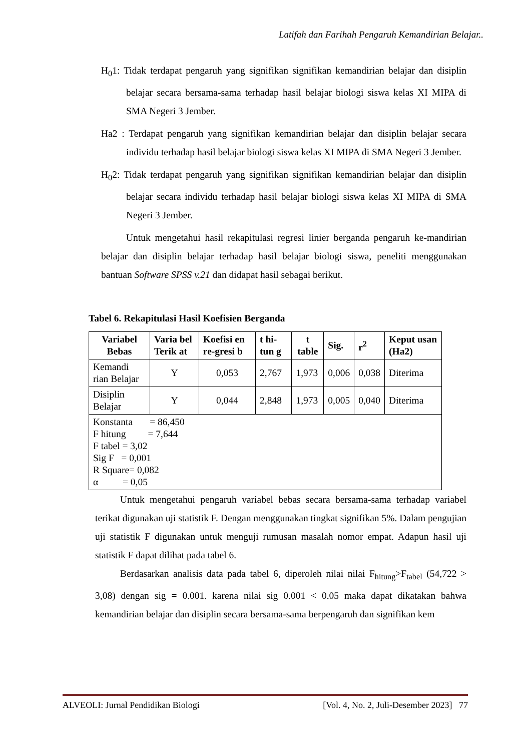Latifah dan Farihah Pengaruh Kemandirian Belajar..
H<sub>0</sub>1: Tidak terdapat pengaruh yang signifikan signifikan kemandirian belajar dan disiplin belajar secara bersama-sama terhadap hasil belajar biologi siswa kelas XI MIPA di SMA Negeri 3 Jember.
Ha2 : Terdapat pengaruh yang signifikan kemandirian belajar dan disiplin belajar secara individu terhadap hasil belajar biologi siswa kelas XI MIPA di SMA Negeri 3 Jember.
H<sub>0</sub>2: Tidak terdapat pengaruh yang signifikan signifikan kemandirian belajar dan disiplin belajar secara individu terhadap hasil belajar biologi siswa kelas XI MIPA di SMA Negeri 3 Jember.
Untuk mengetahui hasil rekapitulasi regresi linier berganda pengaruh ke-mandirian belajar dan disiplin belajar terhadap hasil belajar biologi siswa, peneliti menggunakan bantuan Software SPSS v.21 dan didapat hasil sebagai berikut.
Tabel 6. Rekapitulasi Hasil Koefisien Berganda
| Variabel Bebas | Varia bel Terik at | Koefisi en re-gresi b | t hi-tun g | t table | Sig. | r<sup>2</sup> | Keput usan (Ha2) |
| --- | --- | --- | --- | --- | --- | --- | --- |
| Kemandi rian Belajar | Y | 0,053 | 2,767 | 1,973 | 0,006 | 0,038 | Diterima |
| Disiplin Belajar | Y | 0,044 | 2,848 | 1,973 | 0,005 | 0,040 | Diterima |
| Konstanta = 86,450 F hitung = 7,644 F tabel = 3,02 Sig F = 0,001 R Square= 0,082 α = 0,05 | | | | | | | |
Untuk mengetahui pengaruh variabel bebas secara bersama-sama terhadap variabel terikat digunakan uji statistik F. Dengan menggunakan tingkat signifikan 5%. Dalam pengujian uji statistik F digunakan untuk menguji rumusan masalah nomor empat. Adapun hasil uji statistik F dapat dilihat pada tabel 6.
Berdasarkan analisis data pada tabel 6, diperoleh nilai nilai F<sub>hitung</sub>>F<sub>tabel</sub> (54,722 > 3,08) dengan sig = 0.001. karena nilai sig 0.001 < 0.05 maka dapat dikatakan bahwa kemandirian belajar dan disiplin secara bersama-sama berpengaruh dan signifikan kem
ALVEOLI: Jurnal Pendidikan Biologi [Vol. 4, No. 2, Juli-Desember 2023] 77